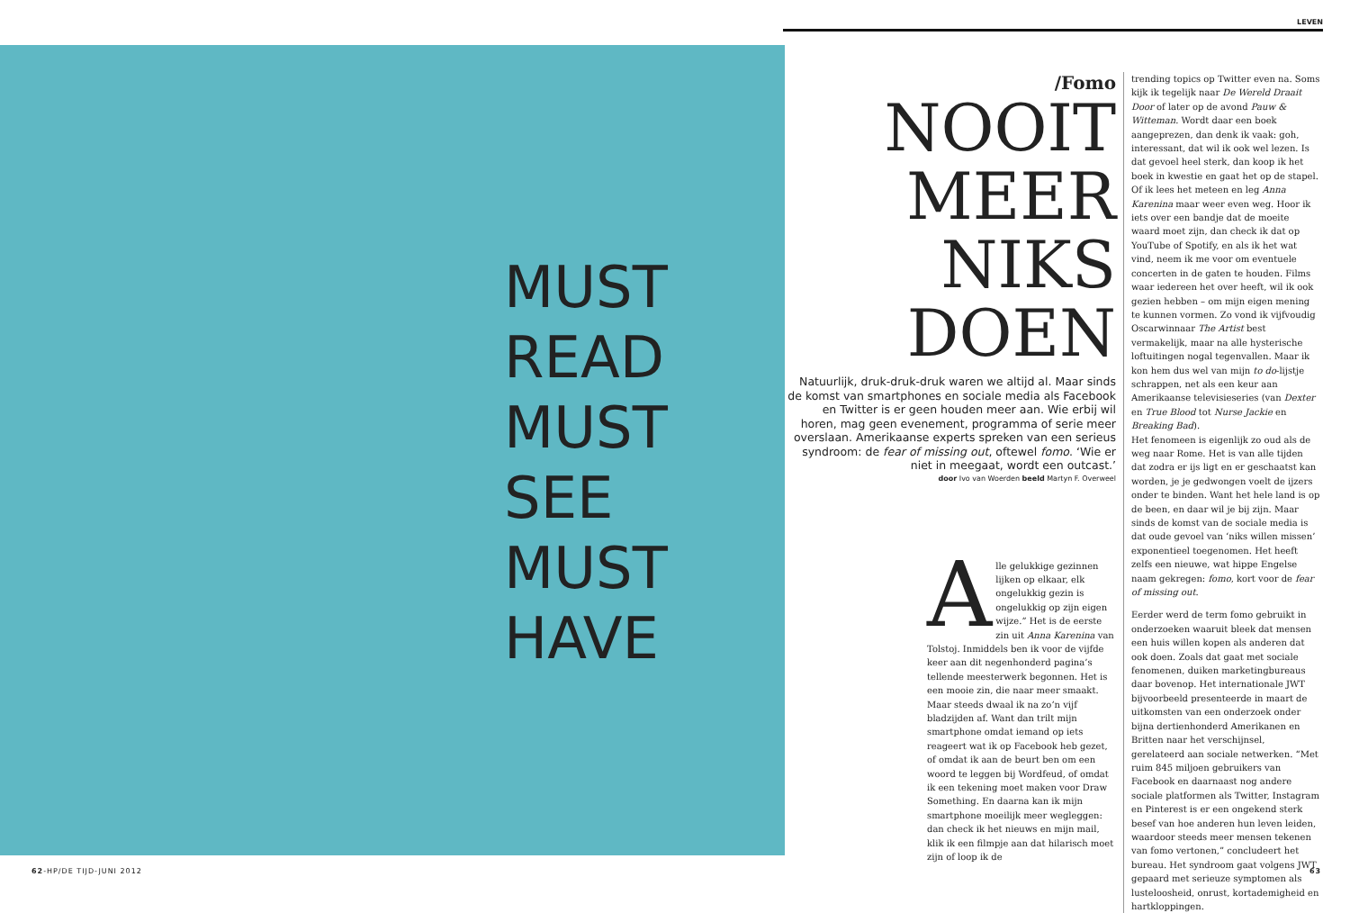MUST
READ
MUST
SEE
MUST
HAVE
LEVEN
/Fomo
NOOIT
MEER
NIKS
DOEN
Natuurlijk, druk-druk-druk waren we altijd al. Maar sinds de komst van smartphones en sociale media als Facebook en Twitter is er geen houden meer aan. Wie erbij wil horen, mag geen evenement, programma of serie meer overslaan. Amerikaanse experts spreken van een serieus syndroom: de fear of missing out, oftewel fomo. ‘Wie er niet in meegaat, wordt een outcast.’
door Ivo van Woerden beeld Martyn F. Overweel
Alle gelukkige gezinnen lijken op elkaar, elk ongelukkig gezin is ongelukkig op zijn eigen wijze.” Het is de eerste zin uit Anna Karenina van Tolstoj. Inmiddels ben ik voor de vijfde keer aan dit negenhonderd pagina’s tellende meesterwerk begonnen. Het is een mooie zin, die naar meer smaakt. Maar steeds dwaal ik na zo’n vijf bladzijden af. Want dan trilt mijn smartphone omdat iemand op iets reageert wat ik op Facebook heb gezet, of omdat ik aan de beurt ben om een woord te leggen bij Wordfeud, of omdat ik een tekening moet maken voor Draw Something. En daarna kan ik mijn smartphone moeilijk meer wegleggen: dan check ik het nieuws en mijn mail, klik ik een filmpje aan dat hilarisch moet zijn of loop ik de
trending topics op Twitter even na. Soms kijk ik tegelijk naar De Wereld Draait Door of later op de avond Pauw & Witteman. Wordt daar een boek aangeprezen, dan denk ik vaak: goh, interessant, dat wil ik ook wel lezen. Is dat gevoel heel sterk, dan koop ik het boek in kwestie en gaat het op de stapel. Of ik lees het meteen en leg Anna Karenina maar weer even weg. Hoor ik iets over een bandje dat de moeite waard moet zijn, dan check ik dat op YouTube of Spotify, en als ik het wat vind, neem ik me voor om eventuele concerten in de gaten te houden. Films waar iedereen het over heeft, wil ik ook gezien hebben – om mijn eigen mening te kunnen vormen. Zo vond ik vijfvoudig Oscarwinnaar The Artist best vermakelijk, maar na alle hysterische loftuitingen nogal tegenvallen. Maar ik kon hem dus wel van mijn to do-lijstje schrappen, net als een keur aan Amerikaanse televisieseries (van Dexter en True Blood tot Nurse Jackie en Breaking Bad).
Het fenomeen is eigenlijk zo oud als de weg naar Rome. Het is van alle tijden dat zodra er ijs ligt en er geschaatst kan worden, je je gedwongen voelt de ijzers onder te binden. Want het hele land is op de been, en daar wil je bij zijn. Maar sinds de komst van de sociale media is dat oude gevoel van ‘niks willen missen’ exponentieel toegenomen. Het heeft zelfs een nieuwe, wat hippe Engelse naam gekregen: fomo, kort voor de fear of missing out.
Eerder werd de term fomo gebruikt in onderzoeken waaruit bleek dat mensen een huis willen kopen als anderen dat ook doen. Zoals dat gaat met sociale fenomenen, duiken marketingbureaus daar bovenop. Het internationale JWT bijvoorbeeld presenteerde in maart de uitkomsten van een onderzoek onder bijna dertienhonderd Amerikanen en Britten naar het verschijnsel, gerelateerd aan sociale netwerken. “Met ruim 845 miljoen gebruikers van Facebook en daarnaast nog andere sociale platformen als Twitter, Instagram en Pinterest is er een ongekend sterk besef van hoe anderen hun leven leiden, waardoor steeds meer mensen tekenen van fomo vertonen,” concludeert het bureau. Het syndroom gaat volgens JWT gepaard met serieuze symptomen als lusteloosheid, onrust, kortademigheid en hartkloppingen.
62-HP/DE TIJD-JUNI 2012 63